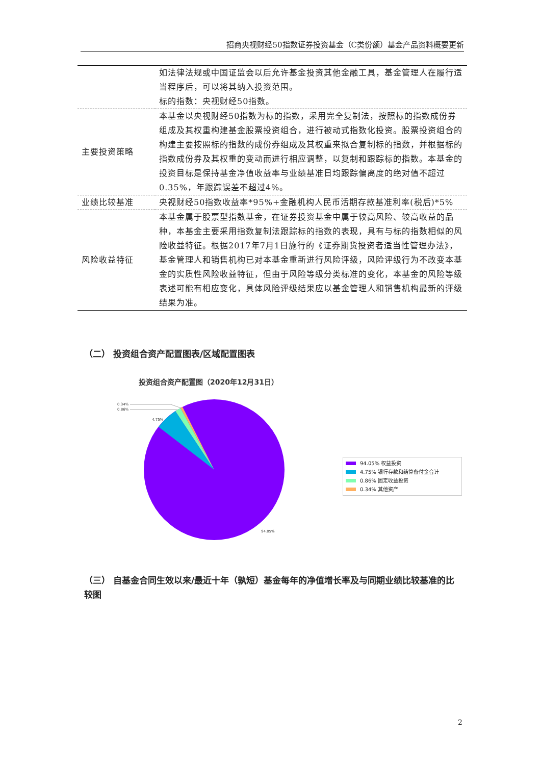招商央视财经50指数证券投资基金（C类份额）基金产品资料概要更新
| | 如法律法规或中国证监会以后允许基金投资其他金融工具，基金管理人在履行适当程序后，可以将其纳入投资范围。 标的指数：央视财经50指数。 |
| 主要投资策略 | 本基金以央视财经50指数为标的指数，采用完全复制法，按照标的指数成份券组成及其权重构建基金股票投资组合，进行被动式指数化投资。股票投资组合的构建主要按照标的指数的成份券组成及其权重来拟合复制标的指数，并根据标的指数成份券及其权重的变动而进行相应调整，以复制和跟踪标的指数。本基金的投资目标是保持基金净值收益率与业绩基准日均跟踪偏离度的绝对值不超过0.35%，年跟踪误差不超过4%。 |
| 业绩比较基准 | 央视财经50指数收益率*95%+金融机构人民币活期存款基准利率(税后)*5% |
| 风险收益特征 | 本基金属于股票型指数基金，在证券投资基金中属于较高风险、较高收益的品种，本基金主要采用指数复制法跟踪标的指数的表现，具有与标的指数相似的风险收益特征。根据2017年7月1日施行的《证券期货投资者适当性管理办法》，基金管理人和销售机构已对本基金重新进行风险评级，风险评级行为不改变本基金的实质性风险收益特征，但由于风险等级分类标准的变化，本基金的风险等级表述可能有相应变化，具体风险评级结果应以基金管理人和销售机构最新的评级结果为准。 |
（二） 投资组合资产配置图表/区域配置图表
投资组合资产配置图（2020年12月31日）
0.34%
0.86%
4.75%
94.05%
94.05% 权益投资
4.75% 银行存款和结算备付金合计
0.86% 固定收益投资
0.34% 其他资产
（三） 自基金合同生效以来/最近十年（孰短）基金每年的净值增长率及与同期业绩比较基准的比较图
2